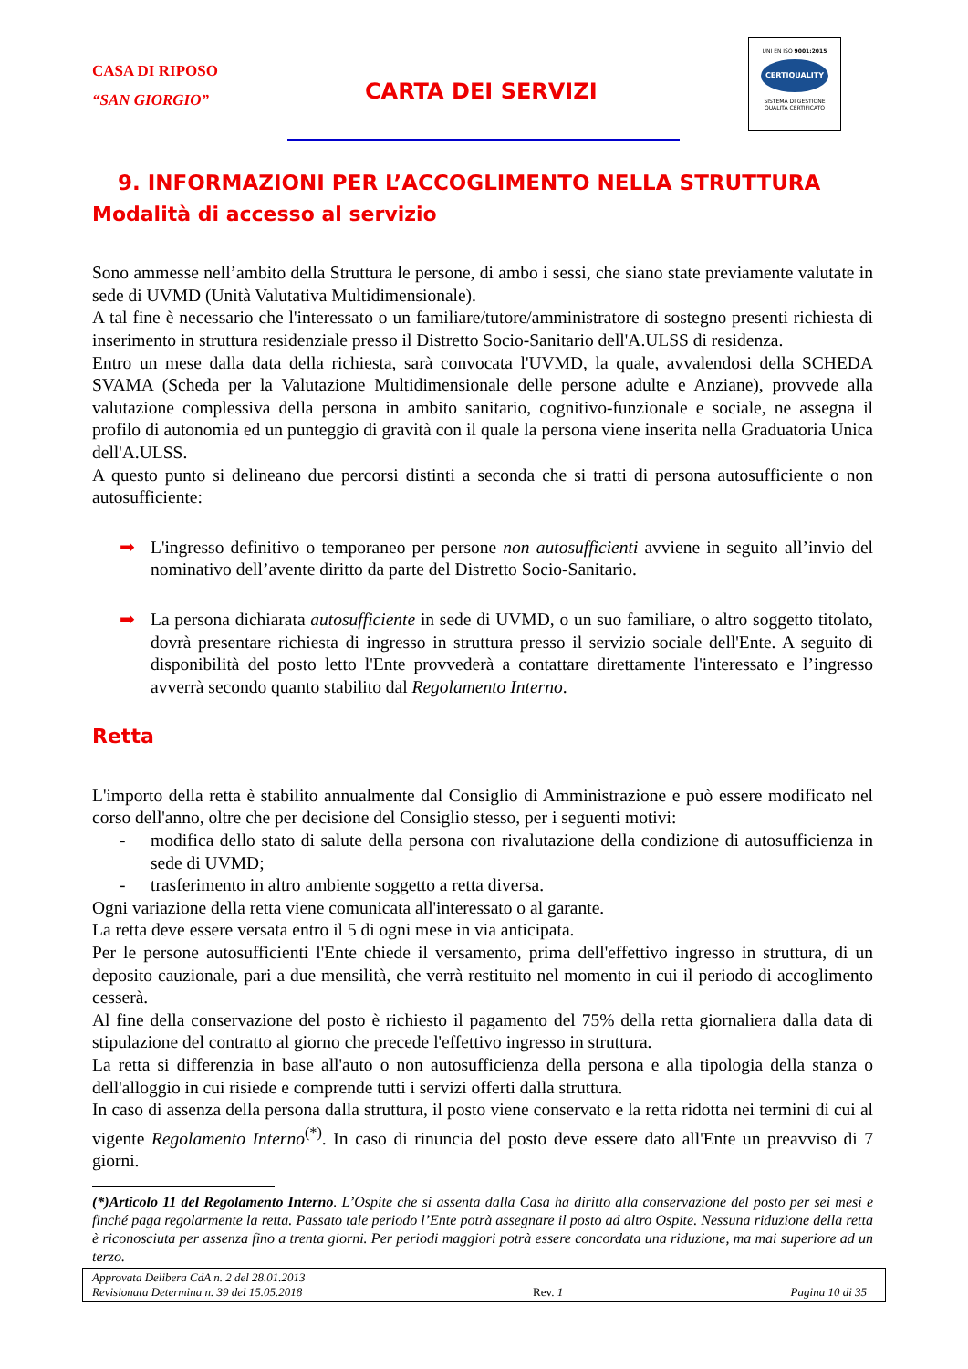CASA DI RIPOSO
“SAN GIORGIO”
CARTA DEI SERVIZI
UNI EN ISO 9001:2015
CERTIQUALITY
SISTEMA DI GESTIONE
QUALITÀ CERTIFICATO
9. INFORMAZIONI PER L’ACCOGLIMENTO NELLA STRUTTURA
Modalità di accesso al servizio
Sono ammesse nell’ambito della Struttura le persone, di ambo i sessi, che siano state previamente valutate in sede di UVMD (Unità Valutativa Multidimensionale).
A tal fine è necessario che l'interessato o un familiare/tutore/amministratore di sostegno presenti richiesta di inserimento in struttura residenziale presso il Distretto Socio-Sanitario dell'A.ULSS di residenza.
Entro un mese dalla data della richiesta, sarà convocata l'UVMD, la quale, avvalendosi della SCHEDA SVAMA (Scheda per la Valutazione Multidimensionale delle persone adulte e Anziane), provvede alla valutazione complessiva della persona in ambito sanitario, cognitivo-funzionale e sociale, ne assegna il profilo di autonomia ed un punteggio di gravità con il quale la persona viene inserita nella Graduatoria Unica dell'A.ULSS.
A questo punto si delineano due percorsi distinti a seconda che si tratti di persona autosufficiente o non autosufficiente:
➡ L'ingresso definitivo o temporaneo per persone non autosufficienti avviene in seguito all’invio del nominativo dell’avente diritto da parte del Distretto Socio-Sanitario.
➡ La persona dichiarata autosufficiente in sede di UVMD, o un suo familiare, o altro soggetto titolato, dovrà presentare richiesta di ingresso in struttura presso il servizio sociale dell'Ente. A seguito di disponibilità del posto letto l'Ente provvederà a contattare direttamente l'interessato e l’ingresso avverrà secondo quanto stabilito dal Regolamento Interno.
Retta
L'importo della retta è stabilito annualmente dal Consiglio di Amministrazione e può essere modificato nel corso dell'anno, oltre che per decisione del Consiglio stesso, per i seguenti motivi:
- modifica dello stato di salute della persona con rivalutazione della condizione di autosufficienza in sede di UVMD;
- trasferimento in altro ambiente soggetto a retta diversa.
Ogni variazione della retta viene comunicata all'interessato o al garante.
La retta deve essere versata entro il 5 di ogni mese in via anticipata.
Per le persone autosufficienti l'Ente chiede il versamento, prima dell'effettivo ingresso in struttura, di un deposito cauzionale, pari a due mensilità, che verrà restituito nel momento in cui il periodo di accoglimento cesserà.
Al fine della conservazione del posto è richiesto il pagamento del 75% della retta giornaliera dalla data di stipulazione del contratto al giorno che precede l'effettivo ingresso in struttura.
La retta si differenzia in base all'auto o non autosufficienza della persona e alla tipologia della stanza o dell'alloggio in cui risiede e comprende tutti i servizi offerti dalla struttura.
In caso di assenza della persona dalla struttura, il posto viene conservato e la retta ridotta nei termini di cui al vigente Regolamento Interno<sup>(*)</sup>. In caso di rinuncia del posto deve essere dato all'Ente un preavviso di 7 giorni.
(*)Articolo 11 del Regolamento Interno. L’Ospite che si assenta dalla Casa ha diritto alla conservazione del posto per sei mesi e finché paga regolarmente la retta. Passato tale periodo l’Ente potrà assegnare il posto ad altro Ospite. Nessuna riduzione della retta è riconosciuta per assenza fino a trenta giorni. Per periodi maggiori potrà essere concordata una riduzione, ma mai superiore ad un terzo.
Approvata Delibera CdA n. 2 del 28.01.2013
Revisionata Determina n. 39 del 15.05.2018
Rev. 1
Pagina 10 di 35